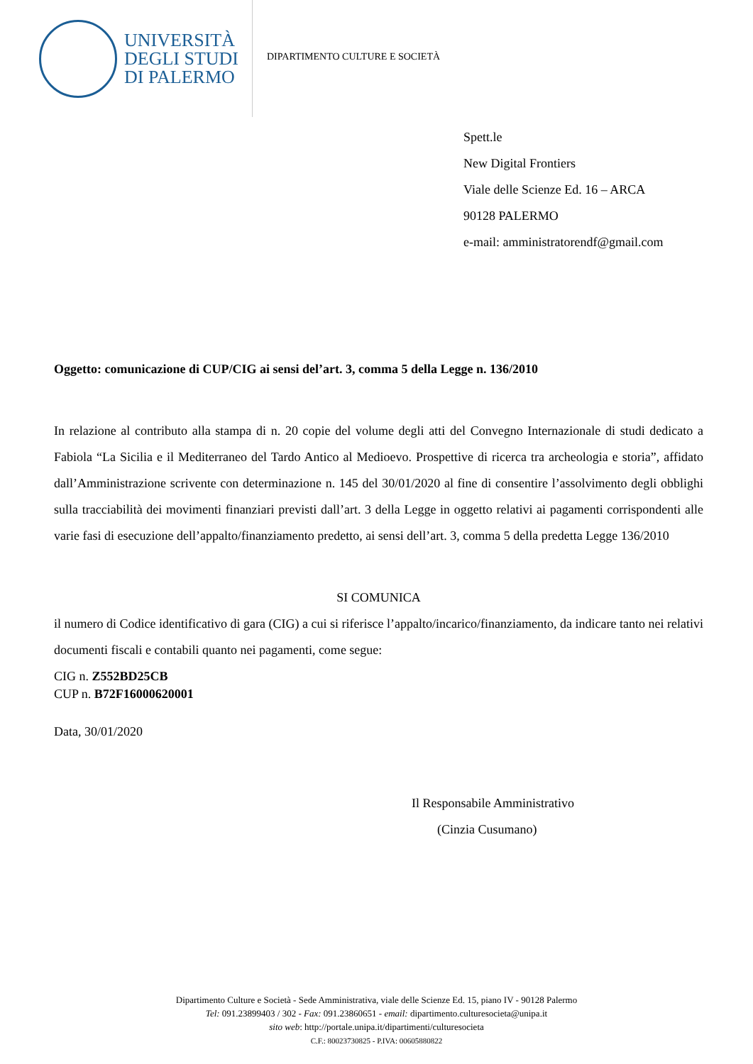UNIVERSITÀ
DEGLI STUDI
DI PALERMO
DIPARTIMENTO CULTURE E SOCIETÀ
Spett.le
New Digital Frontiers
Viale delle Scienze Ed. 16 – ARCA
90128 PALERMO
e-mail: amministratorendf@gmail.com
Oggetto: comunicazione di CUP/CIG ai sensi del’art. 3, comma 5 della Legge n. 136/2010
In relazione al contributo alla stampa di n. 20 copie del volume degli atti del Convegno Internazionale di studi dedicato a Fabiola “La Sicilia e il Mediterraneo del Tardo Antico al Medioevo. Prospettive di ricerca tra archeologia e storia”, affidato dall’Amministrazione scrivente con determinazione n. 145 del 30/01/2020 al fine di consentire l’assolvimento degli obblighi sulla tracciabilità dei movimenti finanziari previsti dall’art. 3 della Legge in oggetto relativi ai pagamenti corrispondenti alle varie fasi di esecuzione dell’appalto/finanziamento predetto, ai sensi dell’art. 3, comma 5 della predetta Legge 136/2010
SI COMUNICA
il numero di Codice identificativo di gara (CIG) a cui si riferisce l’appalto/incarico/finanziamento, da indicare tanto nei relativi documenti fiscali e contabili quanto nei pagamenti, come segue:
CIG n. Z552BD25CB
CUP n. B72F16000620001
Data, 30/01/2020
Il Responsabile Amministrativo
(Cinzia Cusumano)
Dipartimento Culture e Società - Sede Amministrativa, viale delle Scienze Ed. 15, piano IV - 90128 Palermo
Tel: 091.23899403 / 302 - Fax: 091.23860651 - email: dipartimento.culturesocieta@unipa.it
sito web: http://portale.unipa.it/dipartimenti/culturesocieta
C.F.: 80023730825 - P.IVA: 00605880822